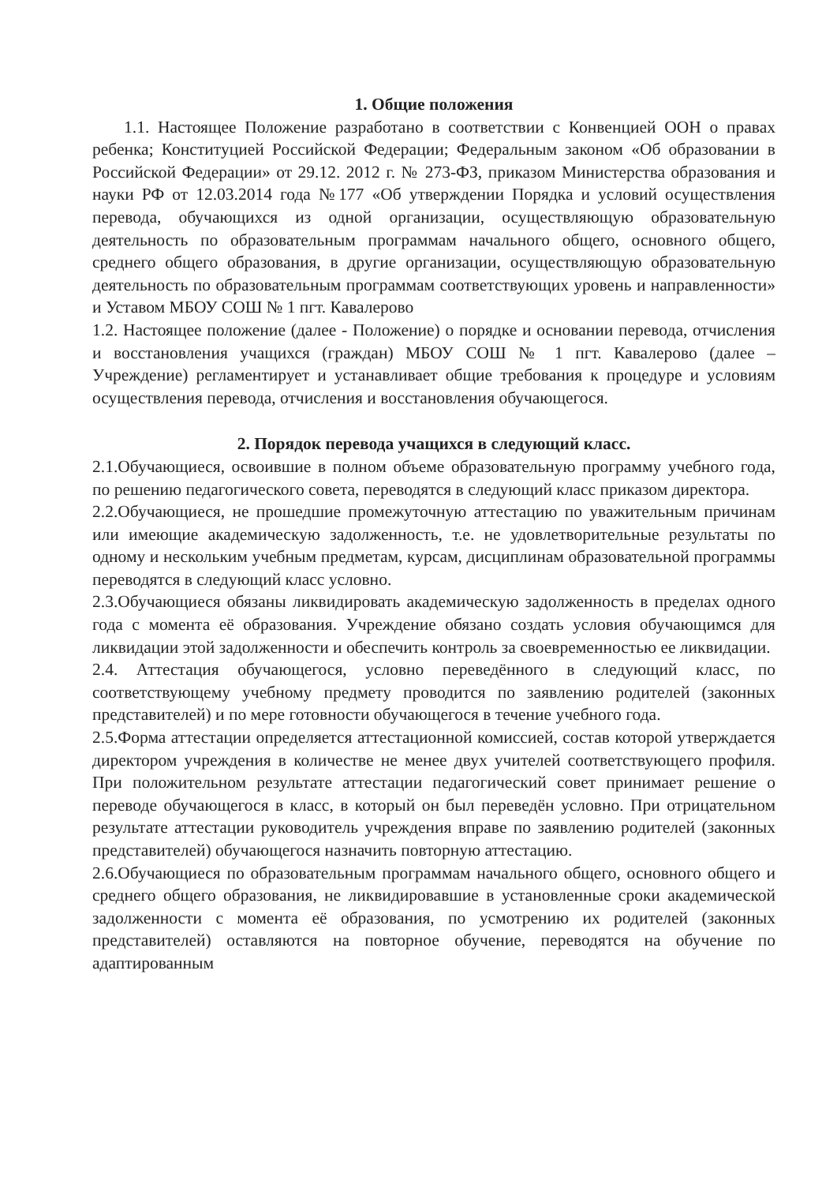1. Общие положения
1.1. Настоящее Положение разработано в соответствии с Конвенцией ООН о правах ребенка; Конституцией Российской Федерации; Федеральным законом «Об образовании в Российской Федерации» от 29.12. 2012 г. № 273-ФЗ, приказом Министерства образования и науки РФ от 12.03.2014 года №177 «Об утверждении Порядка и условий осуществления перевода, обучающихся из одной организации, осуществляющую образовательную деятельность по образовательным программам начального общего, основного общего, среднего общего образования, в другие организации, осуществляющую образовательную деятельность по образовательным программам соответствующих уровень и направленности» и Уставом МБОУ СОШ № 1 пгт. Кавалерово
1.2. Настоящее положение (далее - Положение) о порядке и основании перевода, отчисления и восстановления учащихся (граждан) МБОУ СОШ № 1 пгт. Кавалерово (далее – Учреждение) регламентирует и устанавливает общие требования к процедуре и условиям осуществления перевода, отчисления и восстановления обучающегося.
2. Порядок перевода учащихся в следующий класс.
2.1.Обучающиеся, освоившие в полном объеме образовательную программу учебного года, по решению педагогического совета, переводятся в следующий класс приказом директора.
2.2.Обучающиеся, не прошедшие промежуточную аттестацию по уважительным причинам или имеющие академическую задолженность, т.е. не удовлетворительные результаты по одному и нескольким учебным предметам, курсам, дисциплинам образовательной программы переводятся в следующий класс условно.
2.3.Обучающиеся обязаны ликвидировать академическую задолженность в пределах одного года с момента её образования. Учреждение обязано создать условия обучающимся для ликвидации этой задолженности и обеспечить контроль за своевременностью ее ликвидации.
2.4. Аттестация обучающегося, условно переведённого в следующий класс, по соответствующему учебному предмету проводится по заявлению родителей (законных представителей) и по мере готовности обучающегося в течение учебного года.
2.5.Форма аттестации определяется аттестационной комиссией, состав которой утверждается директором учреждения в количестве не менее двух учителей соответствующего профиля. При положительном результате аттестации педагогический совет принимает решение о переводе обучающегося в класс, в который он был переведён условно. При отрицательном результате аттестации руководитель учреждения вправе по заявлению родителей (законных представителей) обучающегося назначить повторную аттестацию.
2.6.Обучающиеся по образовательным программам начального общего, основного общего и среднего общего образования, не ликвидировавшие в установленные сроки академической задолженности с момента её образования, по усмотрению их родителей (законных представителей) оставляются на повторное обучение, переводятся на обучение по адаптированным